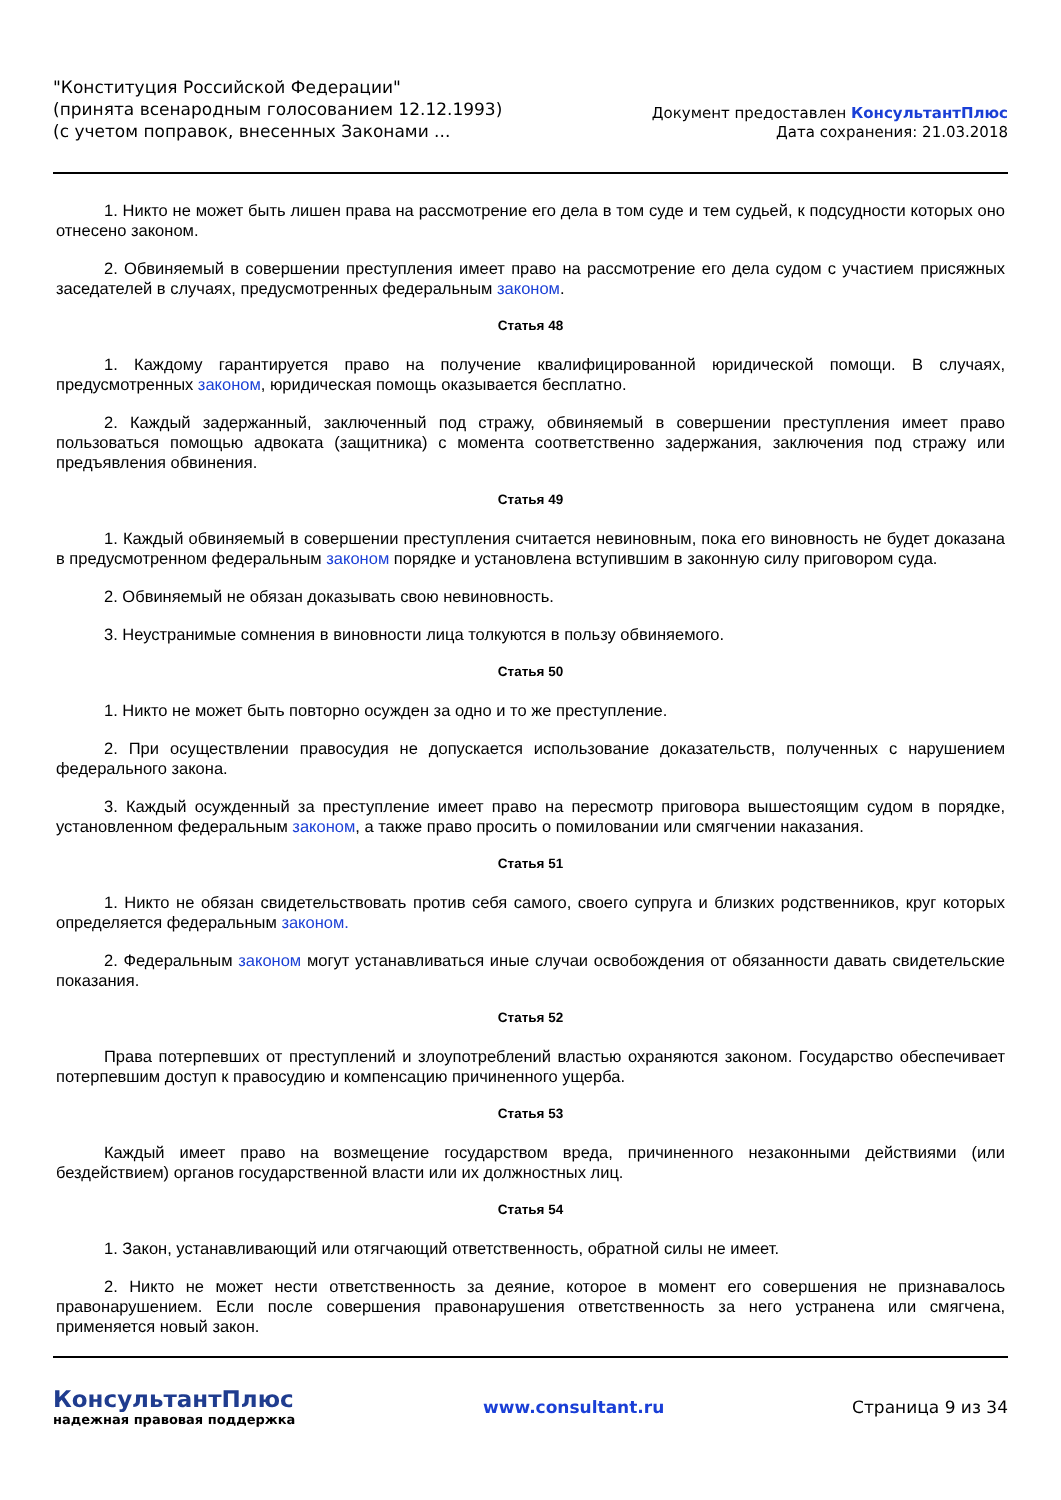"Конституция Российской Федерации"
(принята всенародным голосованием 12.12.1993)
(с учетом поправок, внесенных Законами ...
Документ предоставлен КонсультантПлюс
Дата сохранения: 21.03.2018
1. Никто не может быть лишен права на рассмотрение его дела в том суде и тем судьей, к подсудности которых оно отнесено законом.
2. Обвиняемый в совершении преступления имеет право на рассмотрение его дела судом с участием присяжных заседателей в случаях, предусмотренных федеральным законом.
Статья 48
1. Каждому гарантируется право на получение квалифицированной юридической помощи. В случаях, предусмотренных законом, юридическая помощь оказывается бесплатно.
2. Каждый задержанный, заключенный под стражу, обвиняемый в совершении преступления имеет право пользоваться помощью адвоката (защитника) с момента соответственно задержания, заключения под стражу или предъявления обвинения.
Статья 49
1. Каждый обвиняемый в совершении преступления считается невиновным, пока его виновность не будет доказана в предусмотренном федеральным законом порядке и установлена вступившим в законную силу приговором суда.
2. Обвиняемый не обязан доказывать свою невиновность.
3. Неустранимые сомнения в виновности лица толкуются в пользу обвиняемого.
Статья 50
1. Никто не может быть повторно осужден за одно и то же преступление.
2. При осуществлении правосудия не допускается использование доказательств, полученных с нарушением федерального закона.
3. Каждый осужденный за преступление имеет право на пересмотр приговора вышестоящим судом в порядке, установленном федеральным законом, а также право просить о помиловании или смягчении наказания.
Статья 51
1. Никто не обязан свидетельствовать против себя самого, своего супруга и близких родственников, круг которых определяется федеральным законом.
2. Федеральным законом могут устанавливаться иные случаи освобождения от обязанности давать свидетельские показания.
Статья 52
Права потерпевших от преступлений и злоупотреблений властью охраняются законом. Государство обеспечивает потерпевшим доступ к правосудию и компенсацию причиненного ущерба.
Статья 53
Каждый имеет право на возмещение государством вреда, причиненного незаконными действиями (или бездействием) органов государственной власти или их должностных лиц.
Статья 54
1. Закон, устанавливающий или отягчающий ответственность, обратной силы не имеет.
2. Никто не может нести ответственность за деяние, которое в момент его совершения не признавалось правонарушением. Если после совершения правонарушения ответственность за него устранена или смягчена, применяется новый закон.
КонсультантПлюс
надежная правовая поддержка
www.consultant.ru Страница 9 из 34